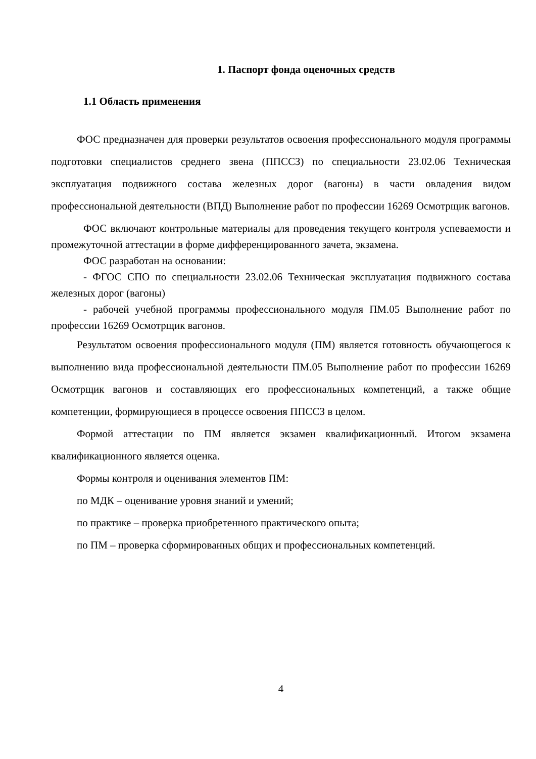1. Паспорт фонда оценочных средств
1.1 Область применения
ФОС предназначен для проверки результатов освоения профессионального модуля программы подготовки специалистов среднего звена (ППССЗ) по специальности 23.02.06 Техническая эксплуатация подвижного состава железных дорог (вагоны) в части овладения видом профессиональной деятельности (ВПД) Выполнение работ по профессии 16269 Осмотрщик вагонов.
ФОС включают контрольные материалы для проведения текущего контроля успеваемости и промежуточной аттестации в форме дифференцированного зачета, экзамена.
ФОС разработан на основании:
- ФГОС СПО по специальности 23.02.06 Техническая эксплуатация подвижного состава железных дорог (вагоны)
- рабочей учебной программы профессионального модуля ПМ.05 Выполнение работ по профессии 16269 Осмотрщик вагонов.
Результатом освоения профессионального модуля (ПМ) является готовность обучающегося к выполнению вида профессиональной деятельности ПМ.05 Выполнение работ по профессии 16269 Осмотрщик вагонов и составляющих его профессиональных компетенций, а также общие компетенции, формирующиеся в процессе освоения ППССЗ в целом.
Формой аттестации по ПМ является экзамен квалификационный. Итогом экзамена квалификационного является оценка.
Формы контроля и оценивания элементов ПМ:
по МДК – оценивание уровня знаний и умений;
по практике – проверка приобретенного практического опыта;
по ПМ – проверка сформированных общих и профессиональных компетенций.
4